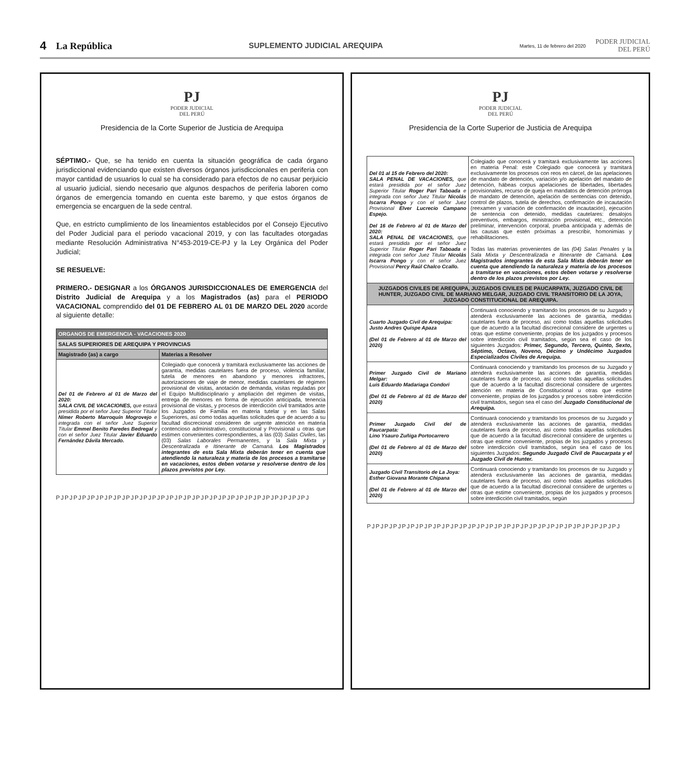4 La República SUPLEMENTO JUDICIAL AREQUIPA Martes, 11 de febrero del 2020 PODER JUDICIAL
DEL PERÚ
PJ
PODER JUDICIAL
DEL PERÚ
Presidencia de la Corte Superior de Justicia de Arequipa
SÉPTIMO.- Que, se ha tenido en cuenta la situación geográfica de cada órgano jurisdiccional evidenciando que existen diversos órganos jurisdiccionales en periferia con mayor cantidad de usuarios lo cual se ha considerado para efectos de no causar perjuicio al usuario judicial, siendo necesario que algunos despachos de periferia laboren como órganos de emergencia tomando en cuenta este baremo, y que estos órganos de emergencia se encarguen de la sede central.
Que, en estricto cumplimiento de los lineamientos establecidos por el Consejo Ejecutivo del Poder Judicial para el periodo vacacional 2019, y con las facultades otorgadas mediante Resolución Administrativa N°453-2019-CE-PJ y la Ley Orgánica del Poder Judicial;
SE RESUELVE:
PRIMERO.- DESIGNAR a los ÓRGANOS JURISDICCIONALES DE EMERGENCIA del Distrito Judicial de Arequipa y a los Magistrados (as) para el PERIODO VACACIONAL comprendido del 01 DE FEBRERO AL 01 DE MARZO DEL 2020 acorde al siguiente detalle:
| ORGANOS DE EMERGENCIA - VACACIONES 2020 | |
| --- | --- |
| SALAS SUPERIORES DE AREQUIPA Y PROVINCIAS | |
| Magistrado (as) a cargo | Materias a Resolver |
| Del 01 de Febrero al 01 de Marzo del 2020: SALA CIVIL DE VACACIONES, que estará presidida por el señor Juez Superior Titular Nímer Roberto Marroquín Mogrovejo e integrada con el señor Juez Superior Titular Emmel Benito Paredes Bedregal y con el señor Juez Titular Javier Eduardo Fernández Dávila Mercado. | Colegiado que conocerá y tramitará exclusivamente las acciones de garantía, medidas cautelares fuera de proceso, violencia familiar, tutela de menores en abandono y menores infractores, autorizaciones de viaje de menor, medidas cautelares de régimen provisional de visitas, anotación de demanda, visitas reguladas por el Equipo Multidisciplinario y ampliación del régimen de visitas, entrega de menores en forma de ejecución anticipada, tenencia provisional de visitas, y procesos de interdicción civil tramitados ante los Juzgados de Familia en materia tutelar y en las Salas Superiores, así como todas aquellas solicitudes que de acuerdo a su facultad discrecional consideren de urgente atención en materia contencioso administrativo, constitucional y Provisional u otras que estimen convenientes correspondientes, a las (03) Salas Civiles , las (03) Salas Laborales Permanentes , y la Sala Mixta y Descentralizada e Itinerante de Camaná. Los Magistrados integrantes de esta Sala Mixta deberán tener en cuenta que atendiendo la naturaleza y materia de los procesos a tramitarse en vacaciones, estos deben votarse y resolverse dentro de los plazos previstos por Ley. |
PJPJPJPJPJPJPJPJPJPJPJPJPJPJPJPJPJPJPJPJPJPJPJPJPJPJPJPJPJ
PJ
PODER JUDICIAL
DEL PERÚ
Presidencia de la Corte Superior de Justicia de Arequipa
| Del 01 al 15 de Febrero del 2020: SALA PENAL DE VACACIONES, que estará presidida por el señor Juez Superior Titular Roger Pari Taboada e integrada con señor Juez Titular Nicolás Iscarra Pongo y con el señor Juez Provisional Elver Lucrecio Campano Espejo. Del 16 de Febrero al 01 de Marzo del 2020: SALA PENAL DE VACACIONES, que estará presidida por el señor Juez Superior Titular Roger Pari Taboada e integrada con señor Juez Titular Nicolás Iscarra Pongo y con el señor Juez Provisional Percy Raúl Chalco Ccallo. | Colegiado que conocerá y tramitará exclusivamente las acciones en materia Penal: este Colegiado que conocerá y tramitará exclusivamente los procesos con reos en cárcel, de las apelaciones de mandato de detención, variación y/o apelación del mandato de detención, hábeas corpus apelaciones de libertades, libertades provisionales, recurso de queja en mandatos de detención prórroga de mandato de detención, apelación de sentencias con detenido, control de plazos, tutela de derechos, confirmación de incautación (reexamen y variación de confirmación de incautación), ejecución de sentencia con detenido, medidas cautelares: desalojos preventivos, embargos, ministración provisional, etc., detención preliminar, intervención corporal, prueba anticipada y además de las causas que estén próximas a prescribir, homonimias y rehabilitaciones. Todas las materias provenientes de las (04) Salas Penales y la Sala Mixta y Descentralizada e Itinerante de Camaná. Los Magistrados integrantes de esta Sala Mixta deberán tener en cuenta que atendiendo la naturaleza y materia de los procesos a tramitarse en vacaciones, estos deben votarse y resolverse dentro de los plazos previstos por Ley. |
| JUZGADOS CIVILES DE AREQUIPA, JUZGADOS CIVILES DE PAUCARPATA, JUZGADO CIVIL DE HUNTER, JUZGADO CIVIL DE MARIANO MELGAR, JUZGADO CIVIL TRANSITORIO DE LA JOYA, JUZGADO CONSTITUCIONAL DE AREQUIPA. | |
| Cuarto Juzgado Civil de Arequipa: Justo Andres Quispe Apaza (Del 01 de Febrero al 01 de Marzo del 2020) | Continuará conociendo y tramitando los procesos de su Juzgado y atenderá exclusivamente las acciones de garantía, medidas cautelares fuera de proceso, así como todas aquellas solicitudes que de acuerdo a la facultad discrecional considere de urgentes u otras que estime conveniente, propias de los juzgados y procesos sobre interdicción civil tramitados, según sea el caso de los siguientes Juzgados: Primer, Segundo, Tercero, Quinto, Sexto, Séptimo, Octavo, Noveno, Décimo y Undécimo Juzgados Especializados Civiles de Arequipa. |
| Primer Juzgado Civil de Mariano Melgar: Luis Eduardo Madariaga Condori (Del 01 de Febrero al 01 de Marzo del 2020) | Continuará conociendo y tramitando los procesos de su Juzgado y atenderá exclusivamente las acciones de garantía, medidas cautelares fuera de proceso, así como todas aquellas solicitudes que de acuerdo a la facultad discrecional considere de urgentes atención en materia de Constitucional u otras que estime conveniente, propias de los juzgados y procesos sobre interdicción civil tramitados, según sea el caso del Juzgado Constitucional de Arequipa. |
| Primer Juzgado Civil del de Paucarpata: Lino Ysauro Zuñiga Portocarrero (Del 01 de Febrero al 01 de Marzo del 2020) | Continuará conociendo y tramitando los procesos de su Juzgado y atenderá exclusivamente las acciones de garantía, medidas cautelares fuera de proceso, así como todas aquellas solicitudes que de acuerdo a la facultad discrecional considere de urgentes u otras que estime conveniente, propias de los juzgados y procesos sobre interdicción civil tramitados, según sea el caso de los siguientes Juzgados: Segundo Juzgado Civil de Paucarpata y el Juzgado Civil de Hunter. |
| Juzgado Civil Transitorio de La Joya: Esther Giovana Morante Chipana (Del 01 de Febrero al 01 de Marzo del 2020) | Continuará conociendo y tramitando los procesos de su Juzgado y atenderá exclusivamente las acciones de garantía, medidas cautelares fuera de proceso, así como todas aquellas solicitudes que de acuerdo a la facultad discrecional considere de urgentes u otras que estime conveniente, propias de los juzgados y procesos sobre interdicción civil tramitados, según |
PJPJPJPJPJPJPJPJPJPJPJPJPJPJPJPJPJPJPJPJPJPJPJPJPJPJPJPJPJ